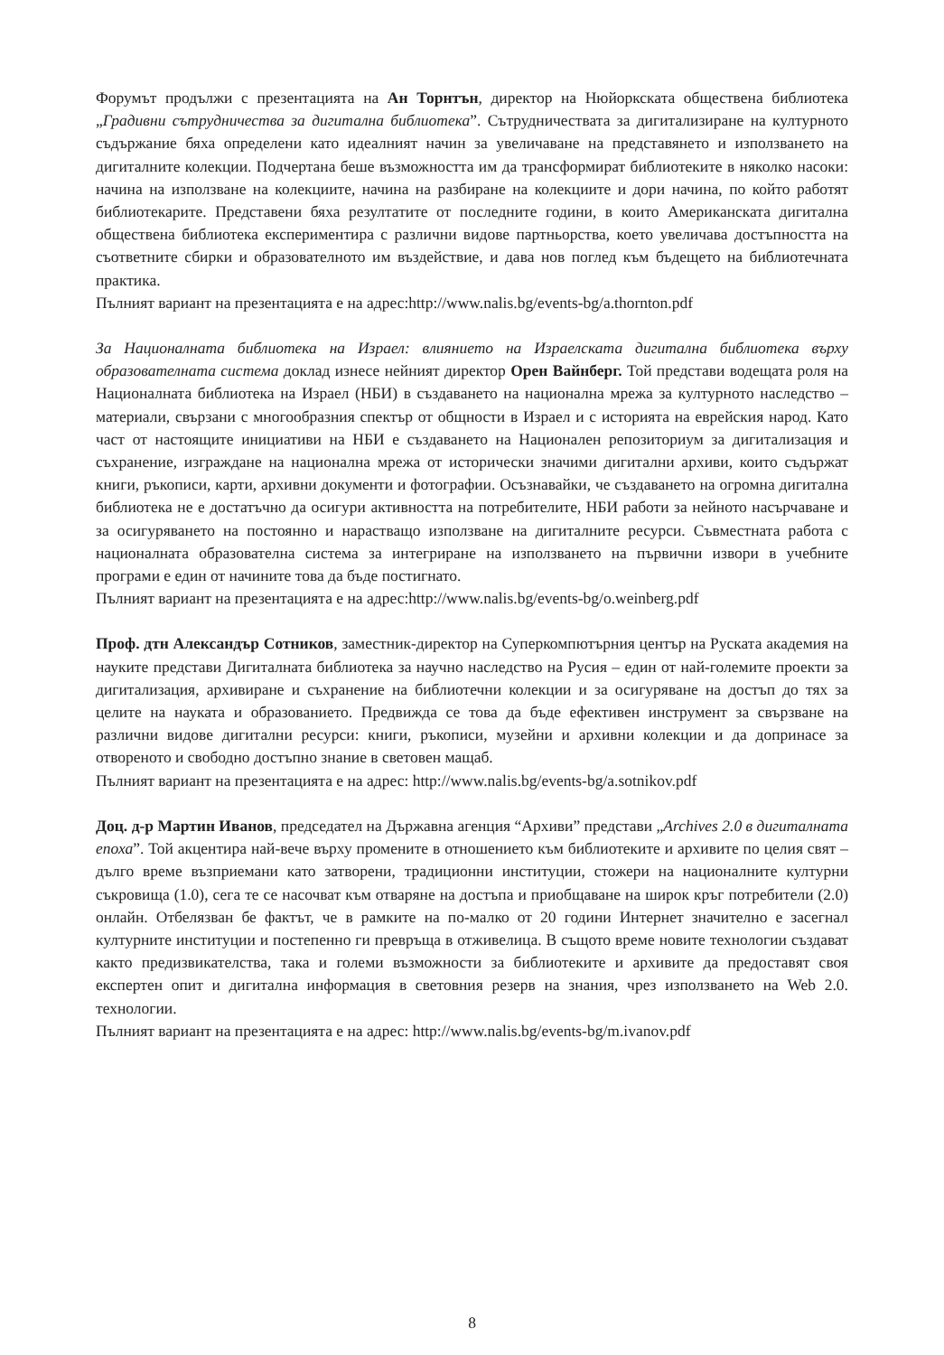Форумът продължи с презентацията на Ан Торнтън, директор на Нюйоркската обществена библиотека „Градивни сътрудничества за дигитална библиотека”. Сътрудничествата за дигитализиране на културното съдържание бяха определени като идеалният начин за увеличаване на представянето и използването на дигиталните колекции. Подчертана беше възможността им да трансформират библиотеките в няколко насоки: начина на използване на колекциите, начина на разбиране на колекциите и дори начина, по който работят библиотекарите. Представени бяха резултатите от последните години, в които Американската дигитална обществена библиотека експериментира с различни видове партньорства, което увеличава достъпността на съответните сбирки и образователното им въздействие, и дава нов поглед към бъдещето на библиотечната практика.
Пълният вариант на презентацията е на адрес:http://www.nalis.bg/events-bg/a.thornton.pdf
За Националната библиотека на Израел: влиянието на Израелската дигитална библиотека върху образователната система доклад изнесе нейният директор Орен Вайнберг. Той представи водещата роля на Националната библиотека на Израел (НБИ) в създаването на национална мрежа за културното наследство – материали, свързани с многообразния спектър от общности в Израел и с историята на еврейския народ. Като част от настоящите инициативи на НБИ е създаването на Национален репозиториум за дигитализация и съхранение, изграждане на национална мрежа от исторически значими дигитални архиви, които съдържат книги, ръкописи, карти, архивни документи и фотографии. Осъзнавайки, че създаването на огромна дигитална библиотека не е достатъчно да осигури активността на потребителите, НБИ работи за нейното насърчаване и за осигуряването на постоянно и нарастващо използване на дигиталните ресурси. Съвместната работа с националната образователна система за интегриране на използването на първични извори в учебните програми е един от начините това да бъде постигнато.
Пълният вариант на презентацията е на адрес:http://www.nalis.bg/events-bg/o.weinberg.pdf
Проф. дтн Александър Сотников, заместник-директор на Суперкомпютърния център на Руската академия на науките представи Дигиталната библиотека за научно наследство на Русия – един от най-големите проекти за дигитализация, архивиране и съхранение на библиотечни колекции и за осигуряване на достъп до тях за целите на науката и образованието. Предвижда се това да бъде ефективен инструмент за свързване на различни видове дигитални ресурси: книги, ръкописи, музейни и архивни колекции и да допринасе за отвореното и свободно достъпно знание в световен мащаб.
Пълният вариант на презентацията е на адрес: http://www.nalis.bg/events-bg/a.sotnikov.pdf
Доц. д-р Мартин Иванов, председател на Държавна агенция “Архиви” представи „Archives 2.0 в дигиталната епоха”. Той акцентира най-вече върху промените в отношението към библиотеките и архивите по целия свят – дълго време възприемани като затворени, традиционни институции, стожери на националните културни съкровища (1.0), сега те се насочват към отваряне на достъпа и приобщаване на широк кръг потребители (2.0) онлайн. Отбелязван бе фактът, че в рамките на по-малко от 20 години Интернет значително е засегнал културните институции и постепенно ги превръща в отживелица. В същото време новите технологии създават както предизвикателства, така и големи възможности за библиотеките и архивите да предоставят своя експертен опит и дигитална информация в световния резерв на знания, чрез използването на Web 2.0. технологии.
Пълният вариант на презентацията е на адрес: http://www.nalis.bg/events-bg/m.ivanov.pdf
8